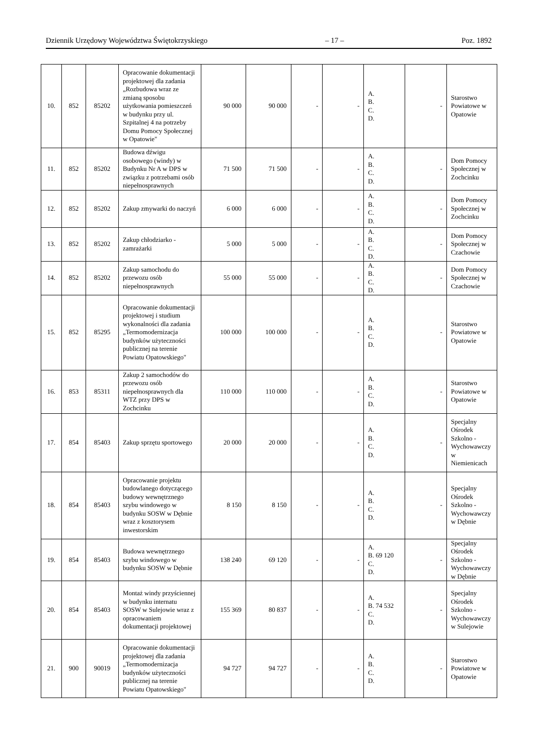Dziennik Urzędowy Województwa Świętokrzyskiego – 17 – Poz. 1892
| 10. | 852 | 85202 | Opracowanie dokumentacji projektowej dla zadania „Rozbudowa wraz ze zmianą sposobu użytkowania pomieszczeń w budynku przy ul. Szpitalnej 4 na potrzeby Domu Pomocy Społecznej w Opatowie" | 90 000 | 90 000 | - | - | A. B. C. D. | - | Starostwo Powiatowe w Opatowie |
| 11. | 852 | 85202 | Budowa dźwigu osobowego (windy) w Budynku Nr A w DPS w związku z potrzebami osób niepełnosprawnych | 71 500 | 71 500 | - | - | A. B. C. D. | - | Dom Pomocy Społecznej w Zochcinku |
| 12. | 852 | 85202 | Zakup zmywarki do naczyń | 6 000 | 6 000 | - | - | A. B. C. D. | - | Dom Pomocy Społecznej w Zochcinku |
| 13. | 852 | 85202 | Zakup chłodziarko - zamrażarki | 5 000 | 5 000 | - | - | A. B. C. D. | - | Dom Pomocy Społecznej w Czachowie |
| 14. | 852 | 85202 | Zakup samochodu do przewozu osób niepełnosprawnych | 55 000 | 55 000 | - | - | A. B. C. D. | - | Dom Pomocy Społecznej w Czachowie |
| 15. | 852 | 85295 | Opracowanie dokumentacji projektowej i studium wykonalności dla zadania „Termomodernizacja budynków użyteczności publicznej na terenie Powiatu Opatowskiego" | 100 000 | 100 000 | - | - | A. B. C. D. | - | Starostwo Powiatowe w Opatowie |
| 16. | 853 | 85311 | Zakup 2 samochodów do przewozu osób niepełnosprawnych dla WTZ przy DPS w Zochcinku | 110 000 | 110 000 | - | - | A. B. C. D. | - | Starostwo Powiatowe w Opatowie |
| 17. | 854 | 85403 | Zakup sprzętu sportowego | 20 000 | 20 000 | - | - | A. B. C. D. | - | Specjalny Ośrodek Szkolno - Wychowawczy w Niemienicach |
| 18. | 854 | 85403 | Opracowanie projektu budowlanego dotyczącego budowy wewnętrznego szybu windowego w budynku SOSW w Dębnie wraz z kosztorysem inwestorskim | 8 150 | 8 150 | - | - | A. B. C. D. | - | Specjalny Ośrodek Szkolno - Wychowawczy w Dębnie |
| 19. | 854 | 85403 | Budowa wewnętrznego szybu windowego w budynku SOSW w Dębnie | 138 240 | 69 120 | - | - | A. B. 69 120 C. D. | - | Specjalny Ośrodek Szkolno - Wychowawczy w Dębnie |
| 20. | 854 | 85403 | Montaż windy przyściennej w budynku internatu SOSW w Sulejowie wraz z opracowaniem dokumentacji projektowej | 155 369 | 80 837 | - | - | A. B. 74 532 C. D. | - | Specjalny Ośrodek Szkolno - Wychowawczy w Sulejowie |
| 21. | 900 | 90019 | Opracowanie dokumentacji projektowej dla zadania „Termomodernizacja budynków użyteczności publicznej na terenie Powiatu Opatowskiego" | 94 727 | 94 727 | - | - | A. B. C. D. | - | Starostwo Powiatowe w Opatowie |